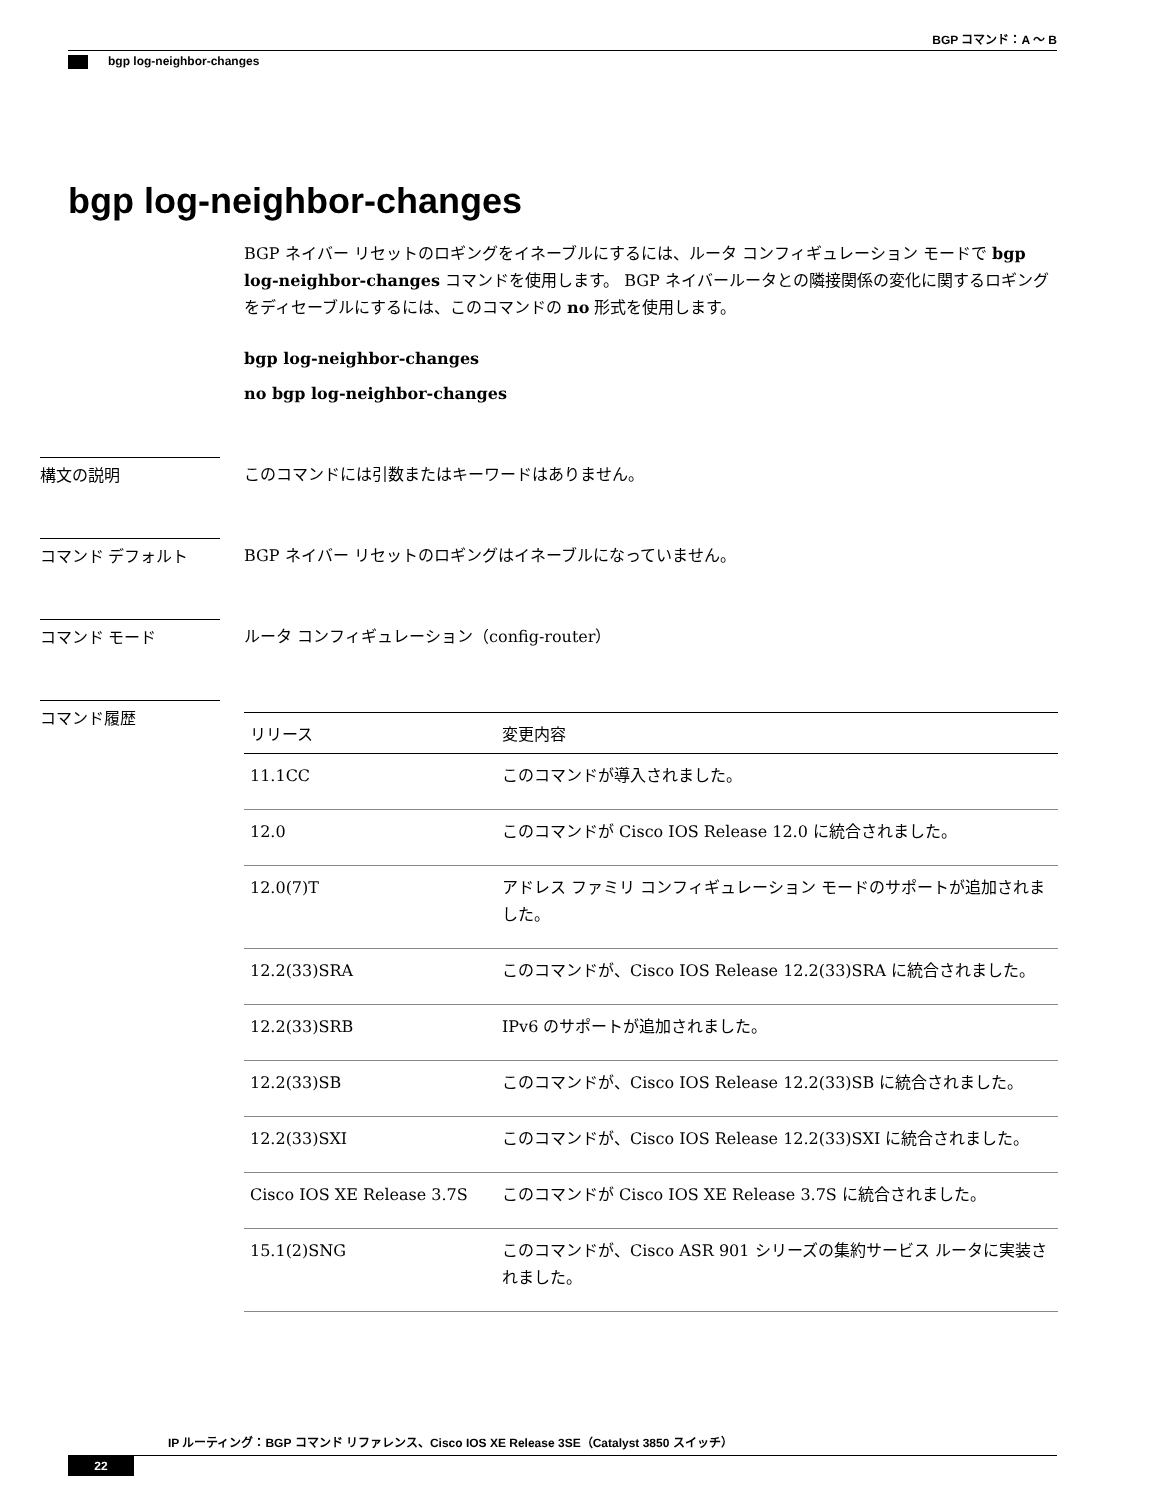BGP コマンド：A ～ B
bgp log-neighbor-changes
bgp log-neighbor-changes
BGP ネイバー リセットのロギングをイネーブルにするには、ルータ コンフィギュレーション モードで bgp log-neighbor-changes コマンドを使用します。 BGP ネイバールータとの隣接関係の変化に関するロギングをディセーブルにするには、このコマンドの no 形式を使用します。
bgp log-neighbor-changes
no bgp log-neighbor-changes
構文の説明 このコマンドには引数またはキーワードはありません。
コマンド デフォルト BGP ネイバー リセットのロギングはイネーブルになっていません。
コマンド モード ルータ コンフィギュレーション（config-router）
コマンド履歴
| リリース | 変更内容 |
| --- | --- |
| 11.1CC | このコマンドが導入されました。 |
| 12.0 | このコマンドが Cisco IOS Release 12.0 に統合されました。 |
| 12.0(7)T | アドレス ファミリ コンフィギュレーション モードのサポートが追加されました。 |
| 12.2(33)SRA | このコマンドが、Cisco IOS Release 12.2(33)SRA に統合されました。 |
| 12.2(33)SRB | IPv6 のサポートが追加されました。 |
| 12.2(33)SB | このコマンドが、Cisco IOS Release 12.2(33)SB に統合されました。 |
| 12.2(33)SXI | このコマンドが、Cisco IOS Release 12.2(33)SXI に統合されました。 |
| Cisco IOS XE Release 3.7S | このコマンドが Cisco IOS XE Release 3.7S に統合されました。 |
| 15.1(2)SNG | このコマンドが、Cisco ASR 901 シリーズの集約サービス ルータに実装されました。 |
IP ルーティング：BGP コマンド リファレンス、Cisco IOS XE Release 3SE（Catalyst 3850 スイッチ）
22